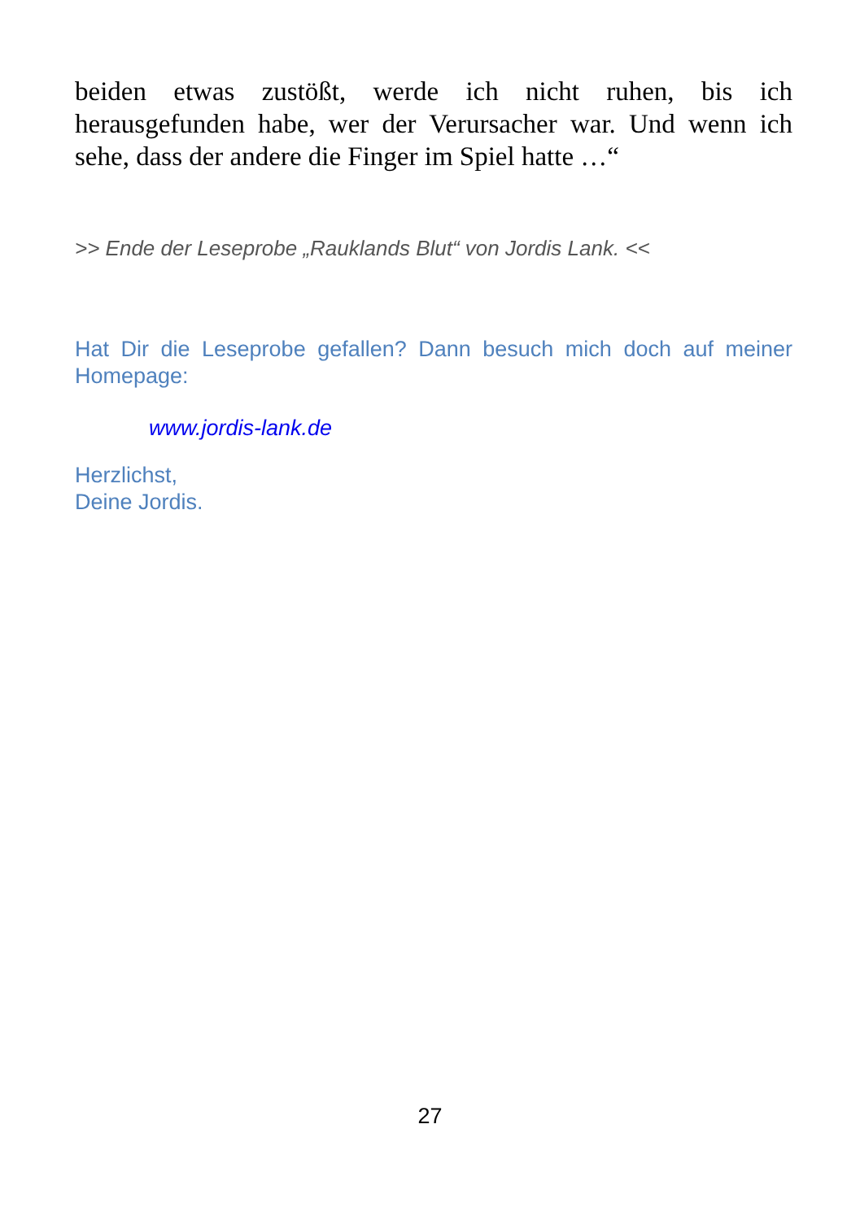beiden etwas zustößt, werde ich nicht ruhen, bis ich herausgefunden habe, wer der Verursacher war. Und wenn ich sehe, dass der andere die Finger im Spiel hatte …“
>> Ende der Leseprobe „Rauklands Blut“ von Jordis Lank. <<
Hat Dir die Leseprobe gefallen? Dann besuch mich doch auf meiner Homepage:
www.jordis-lank.de
Herzlichst,
Deine Jordis.
27